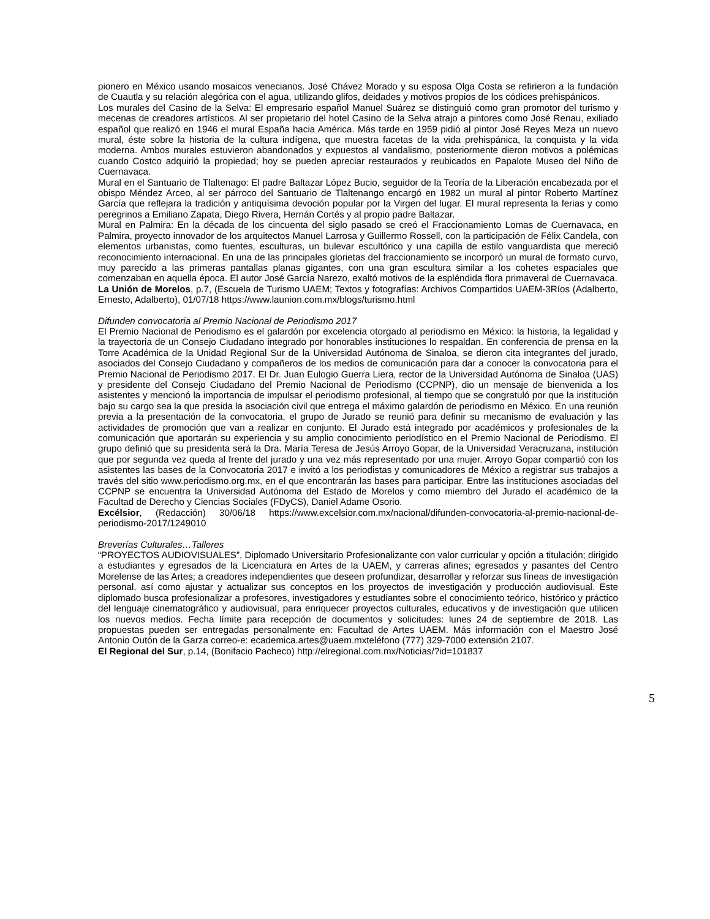pionero en México usando mosaicos venecianos. José Chávez Morado y su esposa Olga Costa se refirieron a la fundación de Cuautla y su relación alegórica con el agua, utilizando glifos, deidades y motivos propios de los códices prehispánicos.
Los murales del Casino de la Selva: El empresario español Manuel Suárez se distinguió como gran promotor del turismo y mecenas de creadores artísticos. Al ser propietario del hotel Casino de la Selva atrajo a pintores como José Renau, exiliado español que realizó en 1946 el mural España hacia América. Más tarde en 1959 pidió al pintor José Reyes Meza un nuevo mural, éste sobre la historia de la cultura indígena, que muestra facetas de la vida prehispánica, la conquista y la vida moderna. Ambos murales estuvieron abandonados y expuestos al vandalismo, posteriormente dieron motivos a polémicas cuando Costco adquirió la propiedad; hoy se pueden apreciar restaurados y reubicados en Papalote Museo del Niño de Cuernavaca.
Mural en el Santuario de Tlaltenago: El padre Baltazar López Bucio, seguidor de la Teoría de la Liberación encabezada por el obispo Méndez Arceo, al ser párroco del Santuario de Tlaltenango encargó en 1982 un mural al pintor Roberto Martínez García que reflejara la tradición y antiquísima devoción popular por la Virgen del lugar. El mural representa la ferias y como peregrinos a Emiliano Zapata, Diego Rivera, Hernán Cortés y al propio padre Baltazar.
Mural en Palmira: En la década de los cincuenta del siglo pasado se creó el Fraccionamiento Lomas de Cuernavaca, en Palmira, proyecto innovador de los arquitectos Manuel Larrosa y Guillermo Rossell, con la participación de Félix Candela, con elementos urbanistas, como fuentes, esculturas, un bulevar escultórico y una capilla de estilo vanguardista que mereció reconocimiento internacional. En una de las principales glorietas del fraccionamiento se incorporó un mural de formato curvo, muy parecido a las primeras pantallas planas gigantes, con una gran escultura similar a los cohetes espaciales que comenzaban en aquella época. El autor José García Narezo, exaltó motivos de la espléndida flora primaveral de Cuernavaca.
La Unión de Morelos, p.7, (Escuela de Turismo UAEM; Textos y fotografías: Archivos Compartidos UAEM-3Ríos (Adalberto, Ernesto, Adalberto), 01/07/18 https://www.launion.com.mx/blogs/turismo.html
Difunden convocatoria al Premio Nacional de Periodismo 2017
El Premio Nacional de Periodismo es el galardón por excelencia otorgado al periodismo en México: la historia, la legalidad y la trayectoria de un Consejo Ciudadano integrado por honorables instituciones lo respaldan. En conferencia de prensa en la Torre Académica de la Unidad Regional Sur de la Universidad Autónoma de Sinaloa, se dieron cita integrantes del jurado, asociados del Consejo Ciudadano y compañeros de los medios de comunicación para dar a conocer la convocatoria para el Premio Nacional de Periodismo 2017. El Dr. Juan Eulogio Guerra Liera, rector de la Universidad Autónoma de Sinaloa (UAS) y presidente del Consejo Ciudadano del Premio Nacional de Periodismo (CCPNP), dio un mensaje de bienvenida a los asistentes y mencionó la importancia de impulsar el periodismo profesional, al tiempo que se congratuló por que la institución bajo su cargo sea la que presida la asociación civil que entrega el máximo galardón de periodismo en México. En una reunión previa a la presentación de la convocatoria, el grupo de Jurado se reunió para definir su mecanismo de evaluación y las actividades de promoción que van a realizar en conjunto. El Jurado está integrado por académicos y profesionales de la comunicación que aportarán su experiencia y su amplio conocimiento periodístico en el Premio Nacional de Periodismo. El grupo definió que su presidenta será la Dra. María Teresa de Jesús Arroyo Gopar, de la Universidad Veracruzana, institución que por segunda vez queda al frente del jurado y una vez más representado por una mujer. Arroyo Gopar compartió con los asistentes las bases de la Convocatoria 2017 e invitó a los periodistas y comunicadores de México a registrar sus trabajos a través del sitio www.periodismo.org.mx, en el que encontrarán las bases para participar. Entre las instituciones asociadas del CCPNP se encuentra la Universidad Autónoma del Estado de Morelos y como miembro del Jurado el académico de la Facultad de Derecho y Ciencias Sociales (FDyCS), Daniel Adame Osorio.
Excélsior, (Redacción) 30/06/18 https://www.excelsior.com.mx/nacional/difunden-convocatoria-al-premio-nacional-de-periodismo-2017/1249010
Breverías Culturales…Talleres
“PROYECTOS AUDIOVISUALES”, Diplomado Universitario Profesionalizante con valor curricular y opción a titulación; dirigido a estudiantes y egresados de la Licenciatura en Artes de la UAEM, y carreras afines; egresados y pasantes del Centro Morelense de las Artes; a creadores independientes que deseen profundizar, desarrollar y reforzar sus líneas de investigación personal, así como ajustar y actualizar sus conceptos en los proyectos de investigación y producción audiovisual. Este diplomado busca profesionalizar a profesores, investigadores y estudiantes sobre el conocimiento teórico, histórico y práctico del lenguaje cinematográfico y audiovisual, para enriquecer proyectos culturales, educativos y de investigación que utilicen los nuevos medios. Fecha límite para recepción de documentos y solicitudes: lunes 24 de septiembre de 2018. Las propuestas pueden ser entregadas personalmente en: Facultad de Artes UAEM. Más información con el Maestro José Antonio Outón de la Garza correo-e: ecademica.artes@uaem.mxteléfono (777) 329-7000 extensión 2107.
El Regional del Sur, p.14, (Bonifacio Pacheco) http://elregional.com.mx/Noticias/?id=101837
5